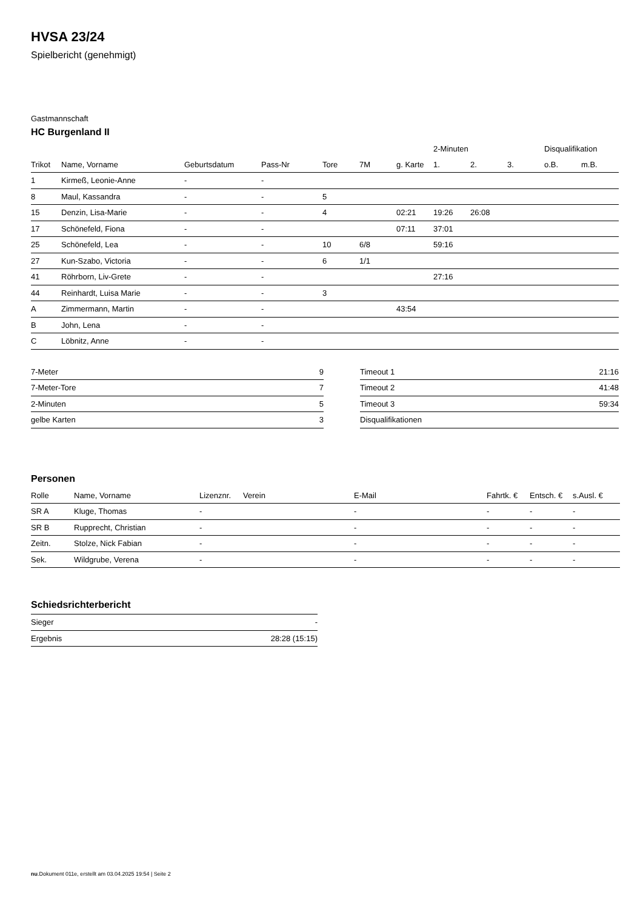HVSA 23/24
Spielbericht (genehmigt)
Gastmannschaft
HC Burgenland II
| | | | | | | | 2-Minuten | | | Disqualifikation | |
| --- | --- | --- | --- | --- | --- | --- | --- | --- | --- | --- | --- |
| Trikot | Name, Vorname | Geburtsdatum | Pass-Nr | Tore | 7M | g. Karte | 1. | 2. | 3. | o.B. | m.B. |
| 1 | Kirmeß, Leonie-Anne | - | - | | | | | | | | |
| 8 | Maul, Kassandra | - | - | 5 | | | | | | | |
| 15 | Denzin, Lisa-Marie | - | - | 4 | | 02:21 | 19:26 | 26:08 | | | |
| 17 | Schönefeld, Fiona | - | - | | | 07:11 | 37:01 | | | | |
| 25 | Schönefeld, Lea | - | - | 10 | 6/8 | | 59:16 | | | | |
| 27 | Kun-Szabo, Victoria | - | - | 6 | 1/1 | | | | | | |
| 41 | Röhrborn, Liv-Grete | - | - | | | | 27:16 | | | | |
| 44 | Reinhardt, Luisa Marie | - | - | 3 | | | | | | | |
| A | Zimmermann, Martin | - | - | | | 43:54 | | | | | |
| B | John, Lena | - | - | | | | | | | | |
| C | Löbnitz, Anne | - | - | | | | | | | | |
| 7-Meter | 9 |
| 7-Meter-Tore | 7 |
| 2-Minuten | 5 |
| gelbe Karten | 3 |
| Timeout 1 | 21:16 |
| Timeout 2 | 41:48 |
| Timeout 3 | 59:34 |
| Disqualifikationen | |
Personen
| Rolle | Name, Vorname | Lizenznr. | Verein | E-Mail | Fahrtk. € | Entsch. € | s.Ausl. € |
| --- | --- | --- | --- | --- | --- | --- | --- |
| SR A | Kluge, Thomas | - | | - | - | - | - |
| SR B | Rupprecht, Christian | - | | - | - | - | - |
| Zeitn. | Stolze, Nick Fabian | - | | - | - | - | - |
| Sek. | Wildgrube, Verena | - | | - | - | - | - |
Schiedsrichterbericht
| Sieger | - |
| Ergebnis | 28:28 (15:15) |
nu.Dokument 011e, erstellt am 03.04.2025 19:54 | Seite 2